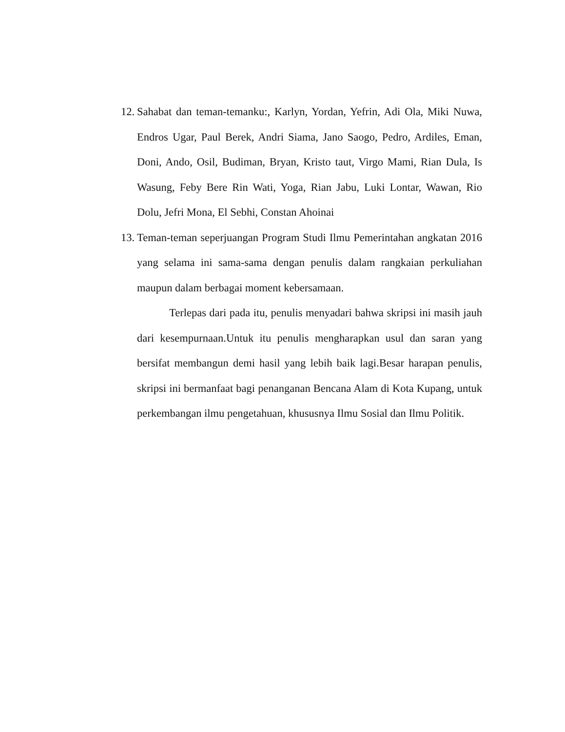12. Sahabat dan teman-temanku:, Karlyn, Yordan, Yefrin, Adi Ola, Miki Nuwa, Endros Ugar, Paul Berek, Andri Siama, Jano Saogo, Pedro, Ardiles, Eman, Doni, Ando, Osil, Budiman, Bryan, Kristo taut, Virgo Mami, Rian Dula, Is Wasung, Feby Bere Rin Wati, Yoga, Rian Jabu, Luki Lontar, Wawan, Rio Dolu, Jefri Mona, El Sebhi, Constan Ahoinai
13. Teman-teman seperjuangan Program Studi Ilmu Pemerintahan angkatan 2016 yang selama ini sama-sama dengan penulis dalam rangkaian perkuliahan maupun dalam berbagai moment kebersamaan.
Terlepas dari pada itu, penulis menyadari bahwa skripsi ini masih jauh dari kesempurnaan.Untuk itu penulis mengharapkan usul dan saran yang bersifat membangun demi hasil yang lebih baik lagi.Besar harapan penulis, skripsi ini bermanfaat bagi penanganan Bencana Alam di Kota Kupang, untuk perkembangan ilmu pengetahuan, khususnya Ilmu Sosial dan Ilmu Politik.